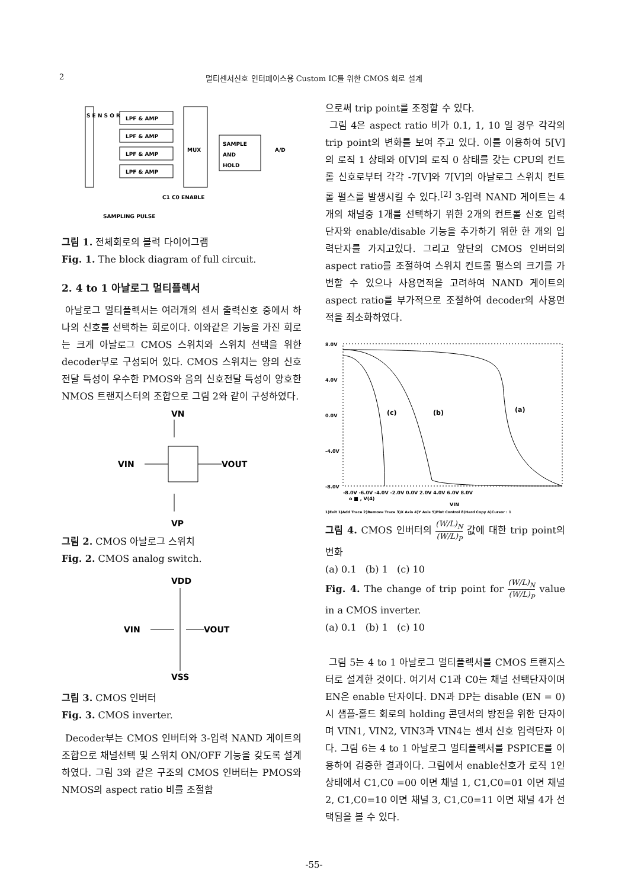2
멀티센서신호 인터페이스용 Custom IC를 위한 CMOS 회로 설계
S E N S O R
LPF & AMP
LPF & AMP
LPF & AMP
LPF & AMP
MUX
SAMPLE
AND
HOLD
A/D
C1 C0 ENABLE
SAMPLING PULSE
그림 1. 전체회로의 블럭 다이어그램
Fig. 1. The block diagram of full circuit.
2. 4 to 1 아날로그 멀티플렉서
아날로그 멀티플렉서는 여러개의 센서 출력신호 중에서 하나의 신호를 선택하는 회로이다. 이와같은 기능을 가진 회로는 크게 아날로그 CMOS 스위치와 스위치 선택을 위한 decoder부로 구성되어 있다. CMOS 스위치는 양의 신호전달 특성이 우수한 PMOS와 음의 신호전달 특성이 양호한 NMOS 트랜지스터의 조합으로 그림 2와 같이 구성하였다.
VN
VIN
VOUT
VP
그림 2. CMOS 아날로그 스위치
Fig. 2. CMOS analog switch.
VDD
VIN
VOUT
VSS
그림 3. CMOS 인버터
Fig. 3. CMOS inverter.
Decoder부는 CMOS 인버터와 3-입력 NAND 게이트의 조합으로 채널선택 및 스위치 ON/OFF 기능을 갖도록 설계하였다. 그림 3와 같은 구조의 CMOS 인버터는 PMOS와 NMOS의 aspect ratio 비를 조절함
으로써 trip point를 조정할 수 있다.
그림 4은 aspect ratio 비가 0.1, 1, 10 일 경우 각각의 trip point의 변화를 보여 주고 있다. 이를 이용하여 5[V]의 로직 1 상태와 0[V]의 로직 0 상태를 갖는 CPU의 컨트롤 신호로부터 각각 -7[V]와 7[V]의 아날로그 스위치 컨트롤 펄스를 발생시킬 수 있다.<sup>[2]</sup> 3-입력 NAND 게이트는 4개의 채널중 1개를 선택하기 위한 2개의 컨트롤 신호 입력단자와 enable/disable 기능을 추가하기 위한 한 개의 입력단자를 가지고있다. 그리고 앞단의 CMOS 인버터의 aspect ratio를 조절하여 스위치 컨트롤 펄스의 크기를 가변할 수 있으나 사용면적을 고려하여 NAND 게이트의 aspect ratio를 부가적으로 조절하여 decoder의 사용면적을 최소화하였다.
8.0V
4.0V
0.0V
-4.0V
-8.0V
(c)
(b)
(a)
-8.0V -6.0V -4.0V -2.0V 0.0V 2.0V 4.0V 6.0V 8.0V
o ■ , V(4)
VIN
1)Exit 1)Add Trace 2)Remove Trace 3)X Axis 4)Y Axis 5)Plot Control 8)Hard Copy A)Cursor : 1
그림 4. CMOS 인버터의 (W/L)<sub>N</sub> (W/L)<sub>P</sub> 값에 대한 trip point의 변화
(a) 0.1 (b) 1 (c) 10
Fig. 4. The change of trip point for (W/L)<sub>N</sub> (W/L)<sub>P</sub> value in a CMOS inverter.
(a) 0.1 (b) 1 (c) 10
그림 5는 4 to 1 아날로그 멀티플렉서를 CMOS 트랜지스터로 설계한 것이다. 여기서 C1과 C0는 채널 선택단자이며 EN은 enable 단자이다. DN과 DP는 disable (EN = 0)시 샘플-홀드 회로의 holding 콘덴서의 방전을 위한 단자이며 VIN1, VIN2, VIN3과 VIN4는 센서 신호 입력단자 이다. 그림 6는 4 to 1 아날로그 멀티플렉서를 PSPICE를 이용하여 검증한 결과이다. 그림에서 enable신호가 로직 1인 상태에서 C1,C0 =00 이면 채널 1, C1,C0=01 이면 채널 2, C1,C0=10 이면 채널 3, C1,C0=11 이면 채널 4가 선택됨을 볼 수 있다.
-55-